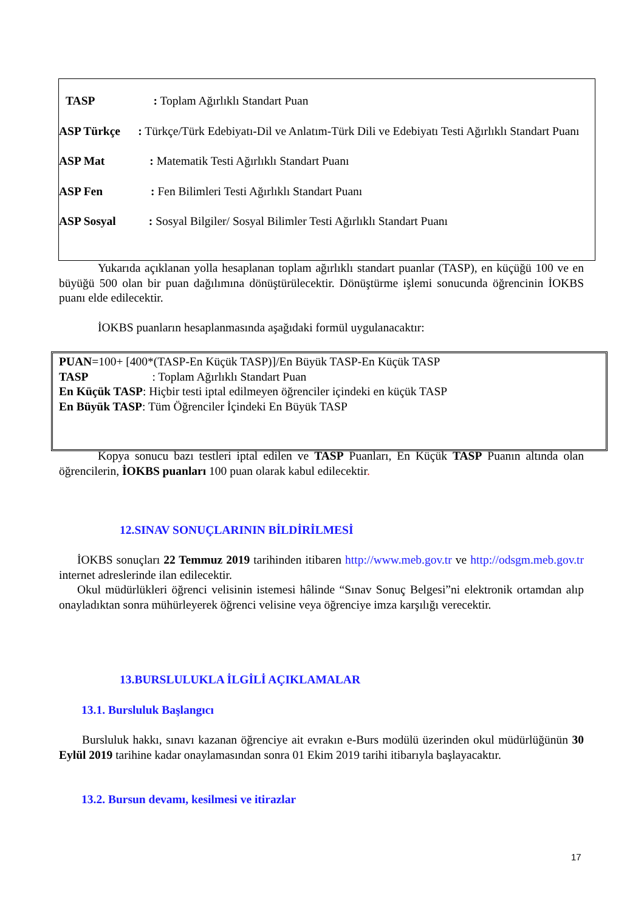TASP: Toplam Ağırlıklı Standart Puan
ASP Türkçe : Türkçe/Türk Edebiyatı-Dil ve Anlatım-Türk Dili ve Edebiyatı Testi Ağırlıklı Standart Puanı
ASP Mat: Matematik Testi Ağırlıklı Standart Puanı
ASP Fen: Fen Bilimleri Testi Ağırlıklı Standart Puanı
ASP Sosyal: Sosyal Bilgiler/ Sosyal Bilimler Testi Ağırlıklı Standart Puanı
Yukarıda açıklanan yolla hesaplanan toplam ağırlıklı standart puanlar (TASP), en küçüğü 100 ve en büyüğü 500 olan bir puan dağılımına dönüştürülecektir. Dönüştürme işlemi sonucunda öğrencinin İOKBS puanı elde edilecektir.
İOKBS puanların hesaplanmasında aşağıdaki formül uygulanacaktır:
PUAN=100+ [400*(TASP-En Küçük TASP)]/En Büyük TASP-En Küçük TASP
TASP: Toplam Ağırlıklı Standart Puan
En Küçük TASP: Hiçbir testi iptal edilmeyen öğrenciler içindeki en küçük TASP
En Büyük TASP: Tüm Öğrenciler İçindeki En Büyük TASP
Kopya sonucu bazı testleri iptal edilen ve TASP Puanları, En Küçük TASP Puanın altında olan öğrencilerin, İOKBS puanları 100 puan olarak kabul edilecektir.
12.SINAV SONUÇLARININ BİLDİRİLMESİ
İOKBS sonuçları 22 Temmuz 2019 tarihinden itibaren http://www.meb.gov.tr ve http://odsgm.meb.gov.tr internet adreslerinde ilan edilecektir.
Okul müdürlükleri öğrenci velisinin istemesi hâlinde “Sınav Sonuç Belgesi”ni elektronik ortamdan alıp onayladıktan sonra mühürleyerek öğrenci velisine veya öğrenciye imza karşılığı verecektir.
13.BURSLULUKLA İLGİLİ AÇIKLAMALAR
13.1. Bursluluk Başlangıcı
Bursluluk hakkı, sınavı kazanan öğrenciye ait evrakın e-Burs modülü üzerinden okul müdürlüğünün 30 Eylül 2019 tarihine kadar onaylamasından sonra 01 Ekim 2019 tarihi itibarıyla başlayacaktır.
13.2. Bursun devamı, kesilmesi ve itirazlar
17